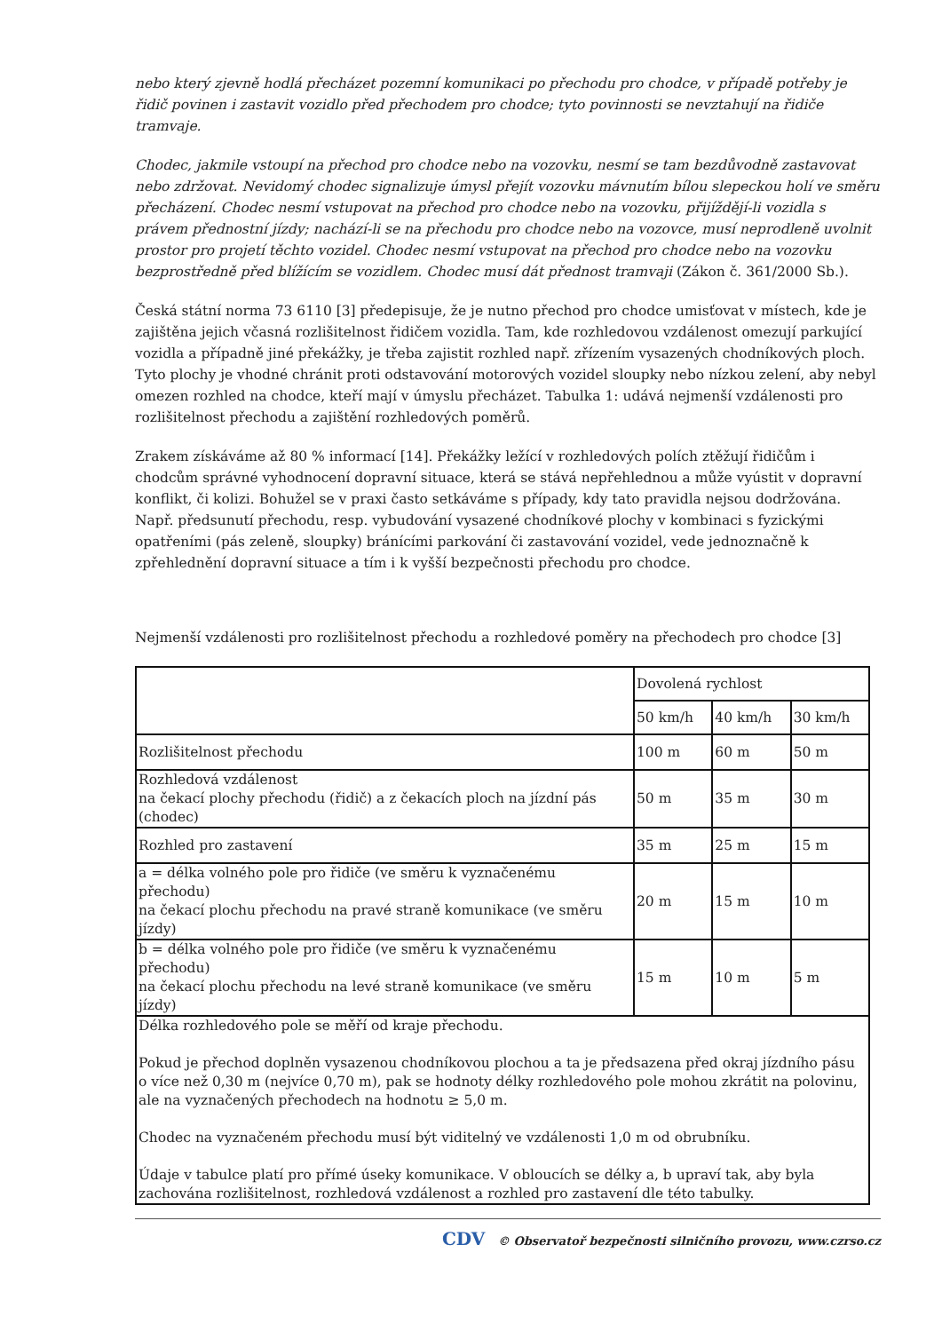nebo který zjevně hodlá přecházet pozemní komunikaci po přechodu pro chodce, v případě potřeby je řidič povinen i zastavit vozidlo před přechodem pro chodce; tyto povinnosti se nevztahují na řidiče tramvaje.
Chodec, jakmile vstoupí na přechod pro chodce nebo na vozovku, nesmí se tam bezdůvodně zastavovat nebo zdržovat. Nevidomý chodec signalizuje úmysl přejít vozovku mávnutím bílou slepeckou holí ve směru přecházení. Chodec nesmí vstupovat na přechod pro chodce nebo na vozovku, přijíždějí-li vozidla s právem přednostní jízdy; nachází-li se na přechodu pro chodce nebo na vozovce, musí neprodleně uvolnit prostor pro projetí těchto vozidel. Chodec nesmí vstupovat na přechod pro chodce nebo na vozovku bezprostředně před blížícím se vozidlem. Chodec musí dát přednost tramvaji (Zákon č. 361/2000 Sb.).
Česká státní norma 73 6110 [3] předepisuje, že je nutno přechod pro chodce umisťovat v místech, kde je zajištěna jejich včasná rozlišitelnost řidičem vozidla. Tam, kde rozhledovou vzdálenost omezují parkující vozidla a případně jiné překážky, je třeba zajistit rozhled např. zřízením vysazených chodníkových ploch. Tyto plochy je vhodné chránit proti odstavování motorových vozidel sloupky nebo nízkou zelení, aby nebyl omezen rozhled na chodce, kteří mají v úmyslu přecházet. Tabulka 1: udává nejmenší vzdálenosti pro rozlišitelnost přechodu a zajištění rozhledových poměrů.
Zrakem získáváme až 80 % informací [14]. Překážky ležící v rozhledových polích ztěžují řidičům i chodcům správné vyhodnocení dopravní situace, která se stává nepřehlednou a může vyústit v dopravní konflikt, či kolizi. Bohužel se v praxi často setkáváme s případy, kdy tato pravidla nejsou dodržována. Např. předsunutí přechodu, resp. vybudování vysazené chodníkové plochy v kombinaci s fyzickými opatřeními (pás zeleně, sloupky) bránícími parkování či zastavování vozidel, vede jednoznačně k zpřehlednění dopravní situace a tím i k vyšší bezpečnosti přechodu pro chodce.
Nejmenší vzdálenosti pro rozlišitelnost přechodu a rozhledové poměry na přechodech pro chodce [3]
| | Dovolená rychlost | | |
| | 50 km/h | 40 km/h | 30 km/h |
| Rozlišitelnost přechodu | 100 m | 60 m | 50 m |
| Rozhledová vzdálenost na čekací plochy přechodu (řidič) a z čekacích ploch na jízdní pás (chodec) | 50 m | 35 m | 30 m |
| Rozhled pro zastavení | 35 m | 25 m | 15 m |
| a = délka volného pole pro řidiče (ve směru k vyznačenému přechodu) na čekací plochu přechodu na pravé straně komunikace (ve směru jízdy) | 20 m | 15 m | 10 m |
| b = délka volného pole pro řidiče (ve směru k vyznačenému přechodu) na čekací plochu přechodu na levé straně komunikace (ve směru jízdy) | 15 m | 10 m | 5 m |
| Délka rozhledového pole se měří od kraje přechodu. Pokud je přechod doplněn vysazenou chodníkovou plochou a ta je předsazena před okraj jízdního pásu o více než 0,30 m (nejvíce 0,70 m), pak se hodnoty délky rozhledového pole mohou zkrátit na polovinu, ale na vyznačených přechodech na hodnotu ≥ 5,0 m. Chodec na vyznačeném přechodu musí být viditelný ve vzdálenosti 1,0 m od obrubníku. Údaje v tabulce platí pro přímé úseky komunikace. V obloucích se délky a, b upraví tak, aby byla zachována rozlišitelnost, rozhledová vzdálenost a rozhled pro zastavení dle této tabulky. | | | |
CDV © Observatoř bezpečnosti silničního provozu, www.czrso.cz